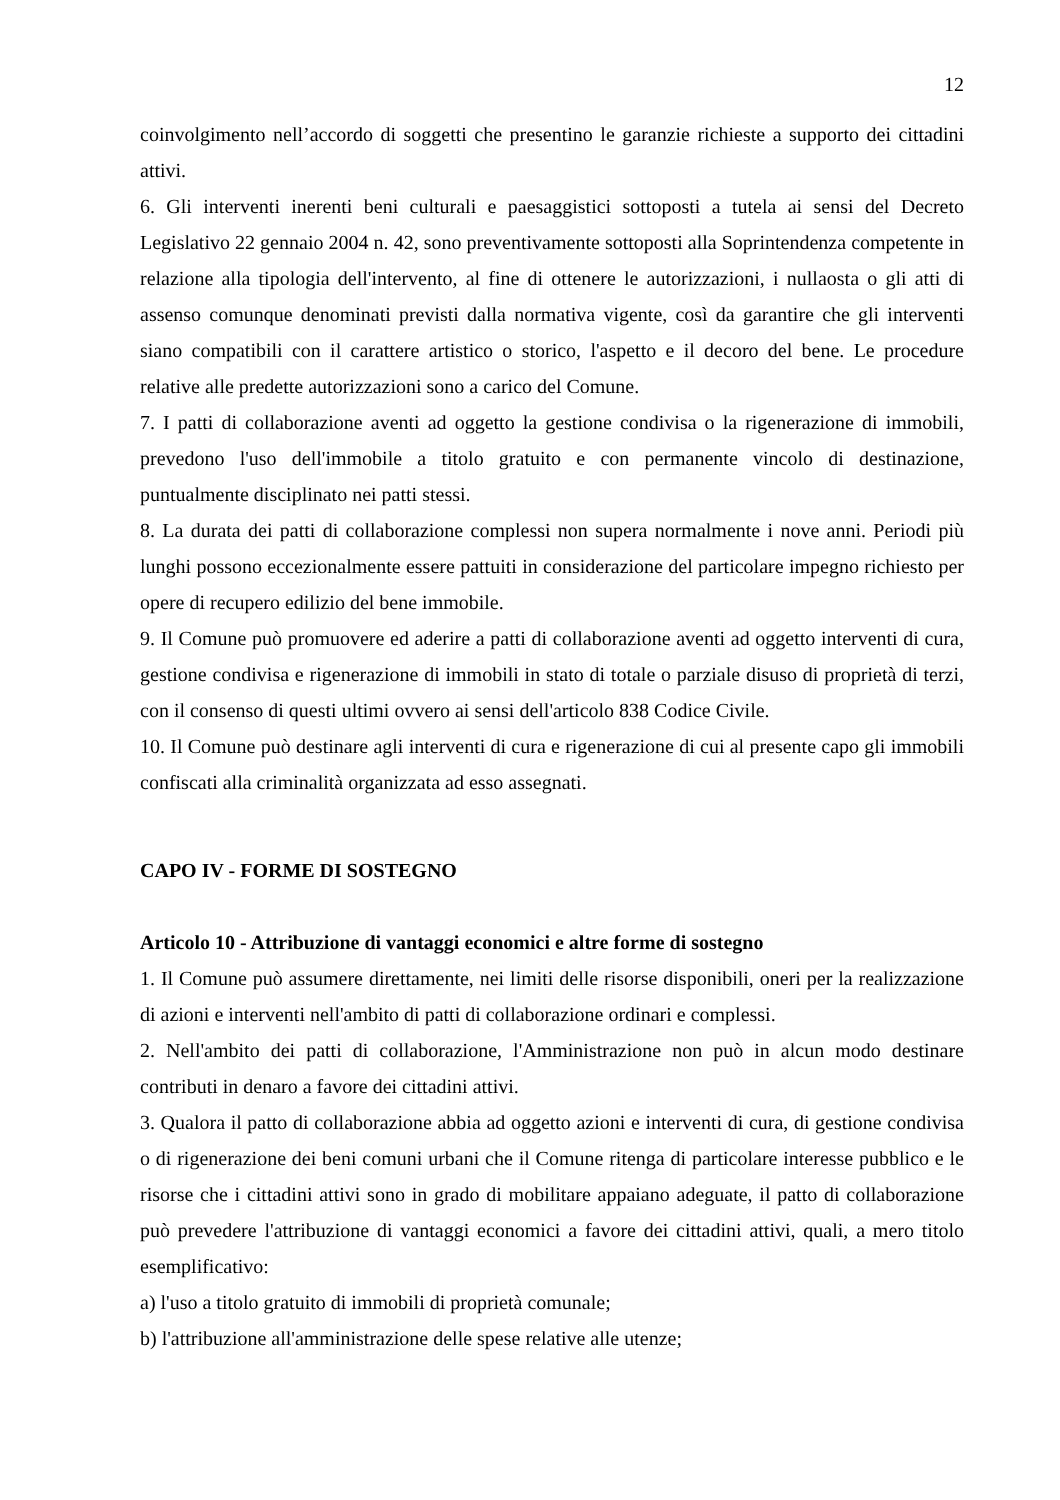12
coinvolgimento nell’accordo di soggetti che presentino le garanzie richieste a supporto dei cittadini attivi.
6. Gli interventi inerenti beni culturali e paesaggistici sottoposti a tutela ai sensi del Decreto Legislativo 22 gennaio 2004 n. 42, sono preventivamente sottoposti alla Soprintendenza competente in relazione alla tipologia dell'intervento, al fine di ottenere le autorizzazioni, i nullaosta o gli atti di assenso comunque denominati previsti dalla normativa vigente, così da garantire che gli interventi siano compatibili con il carattere artistico o storico, l'aspetto e il decoro del bene. Le procedure relative alle predette autorizzazioni sono a carico del Comune.
7. I patti di collaborazione aventi ad oggetto la gestione condivisa o la rigenerazione di immobili, prevedono l'uso dell'immobile a titolo gratuito e con permanente vincolo di destinazione, puntualmente disciplinato nei patti stessi.
8. La durata dei patti di collaborazione complessi non supera normalmente i nove anni. Periodi più lunghi possono eccezionalmente essere pattuiti in considerazione del particolare impegno richiesto per opere di recupero edilizio del bene immobile.
9. Il Comune può promuovere ed aderire a patti di collaborazione aventi ad oggetto interventi di cura, gestione condivisa e rigenerazione di immobili in stato di totale o parziale disuso di proprietà di terzi, con il consenso di questi ultimi ovvero ai sensi dell'articolo 838 Codice Civile.
10. Il Comune può destinare agli interventi di cura e rigenerazione di cui al presente capo gli immobili confiscati alla criminalità organizzata ad esso assegnati.
CAPO IV - FORME DI SOSTEGNO
Articolo 10 - Attribuzione di vantaggi economici e altre forme di sostegno
1. Il Comune può assumere direttamente, nei limiti delle risorse disponibili, oneri per la realizzazione di azioni e interventi nell'ambito di patti di collaborazione ordinari e complessi.
2. Nell'ambito dei patti di collaborazione, l'Amministrazione non può in alcun modo destinare contributi in denaro a favore dei cittadini attivi.
3. Qualora il patto di collaborazione abbia ad oggetto azioni e interventi di cura, di gestione condivisa o di rigenerazione dei beni comuni urbani che il Comune ritenga di particolare interesse pubblico e le risorse che i cittadini attivi sono in grado di mobilitare appaiano adeguate, il patto di collaborazione può prevedere l'attribuzione di vantaggi economici a favore dei cittadini attivi, quali, a mero titolo esemplificativo:
a) l'uso a titolo gratuito di immobili di proprietà comunale;
b) l'attribuzione all'amministrazione delle spese relative alle utenze;